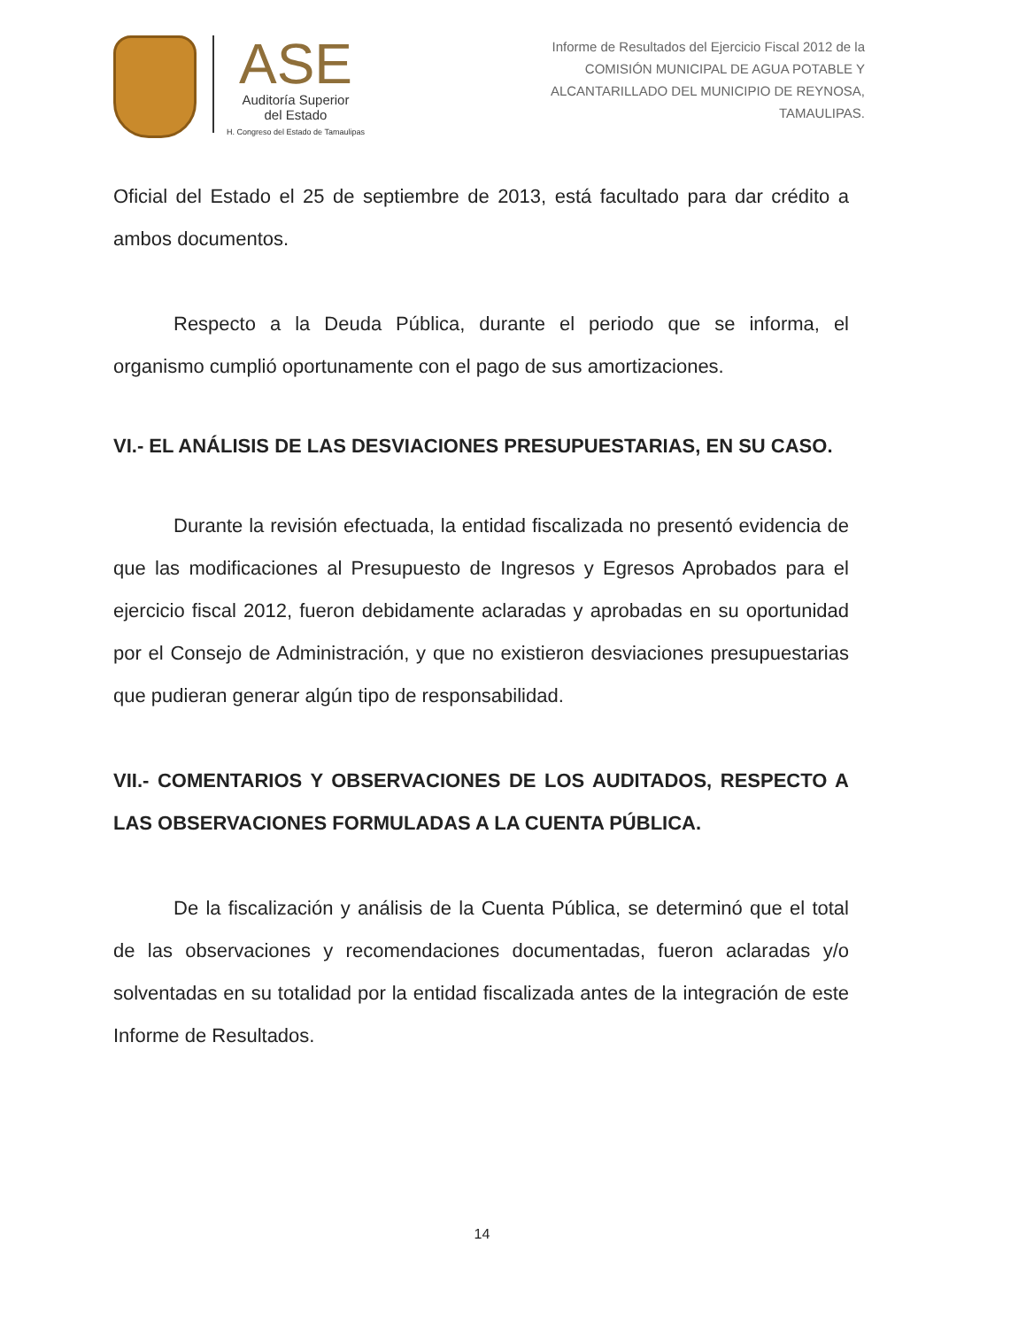ASE
Auditoría Superior
del Estado
H. Congreso del Estado de Tamaulipas
Informe de Resultados del Ejercicio Fiscal 2012 de la
COMISIÓN MUNICIPAL DE AGUA POTABLE Y
ALCANTARILLADO DEL MUNICIPIO DE REYNOSA,
TAMAULIPAS.
Oficial del Estado el 25 de septiembre de 2013, está facultado para dar crédito a ambos documentos.
Respecto a la Deuda Pública, durante el periodo que se informa, el organismo cumplió oportunamente con el pago de sus amortizaciones.
VI.- EL ANÁLISIS DE LAS DESVIACIONES PRESUPUESTARIAS, EN SU CASO.
Durante la revisión efectuada, la entidad fiscalizada no presentó evidencia de que las modificaciones al Presupuesto de Ingresos y Egresos Aprobados para el ejercicio fiscal 2012, fueron debidamente aclaradas y aprobadas en su oportunidad por el Consejo de Administración, y que no existieron desviaciones presupuestarias que pudieran generar algún tipo de responsabilidad.
VII.- COMENTARIOS Y OBSERVACIONES DE LOS AUDITADOS, RESPECTO A LAS OBSERVACIONES FORMULADAS A LA CUENTA PÚBLICA.
De la fiscalización y análisis de la Cuenta Pública, se determinó que el total de las observaciones y recomendaciones documentadas, fueron aclaradas y/o solventadas en su totalidad por la entidad fiscalizada antes de la integración de este Informe de Resultados.
14